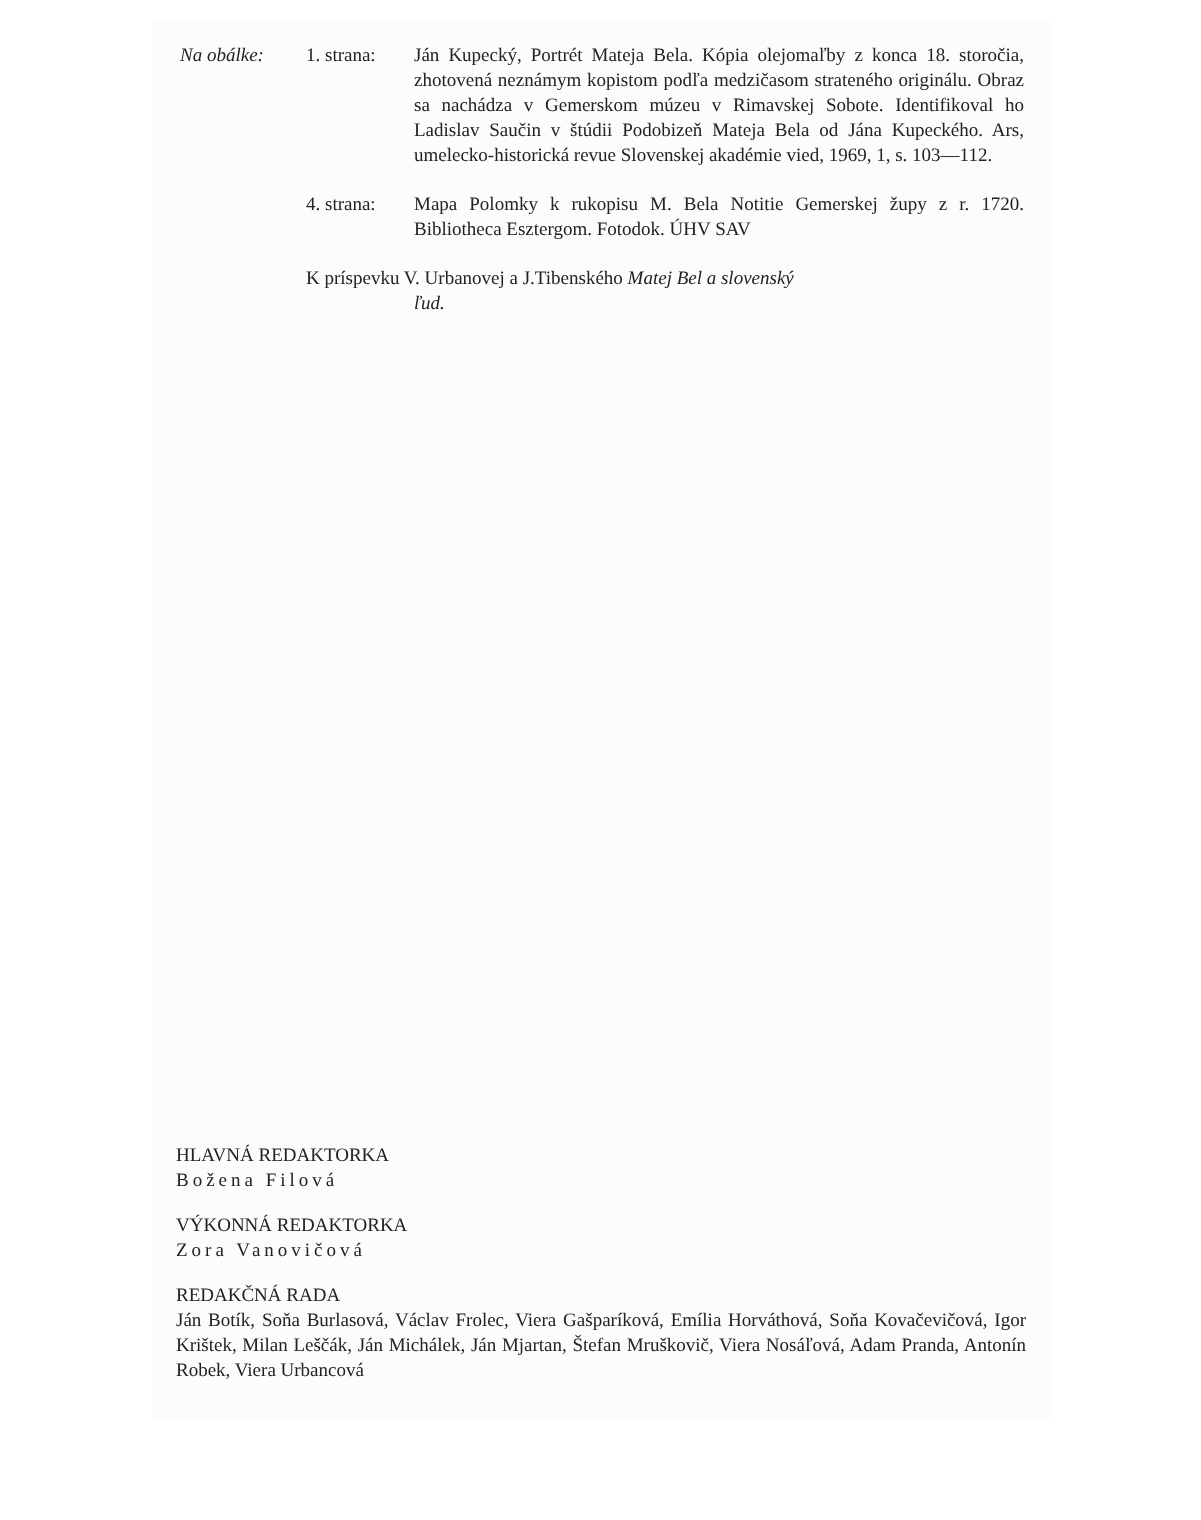Na obálke: 1. strana:
Ján Kupecký, Portrét Mateja Bela. Kópia olejomaľby z konca 18. storočia, zhotovená neznámym kopistom podľa medzičasom strateného originálu. Obraz sa nachádza v Gemerskom múzeu v Rimavskej Sobote. Identifikoval ho Ladislav Saučin v štúdii Podobizeň Mateja Bela od Jána Kupeckého. Ars, umelecko-historická revue Slovenskej akadémie vied, 1969, 1, s. 103—112.
4. strana:
Mapa Polomky k rukopisu M. Bela Notitie Gemerskej župy z r. 1720. Bibliotheca Esztergom. Fotodok. ÚHV SAV
K príspevku V. Urbanovej a J.Tibenského Matej Bel a slovenský
ľud.
HLAVNÁ REDAKTORKA
Božena Filová
VÝKONNÁ REDAKTORKA
Zora Vanovičová
REDAKČNÁ RADA
Ján Botík, Soňa Burlasová, Václav Frolec, Viera Gašparíková, Emília Horváthová, Soňa Kovačevičová, Igor Krištek, Milan Leščák, Ján Michálek, Ján Mjartan, Štefan Mruškovič, Viera Nosáľová, Adam Pranda, Antonín Robek, Viera Urbancová